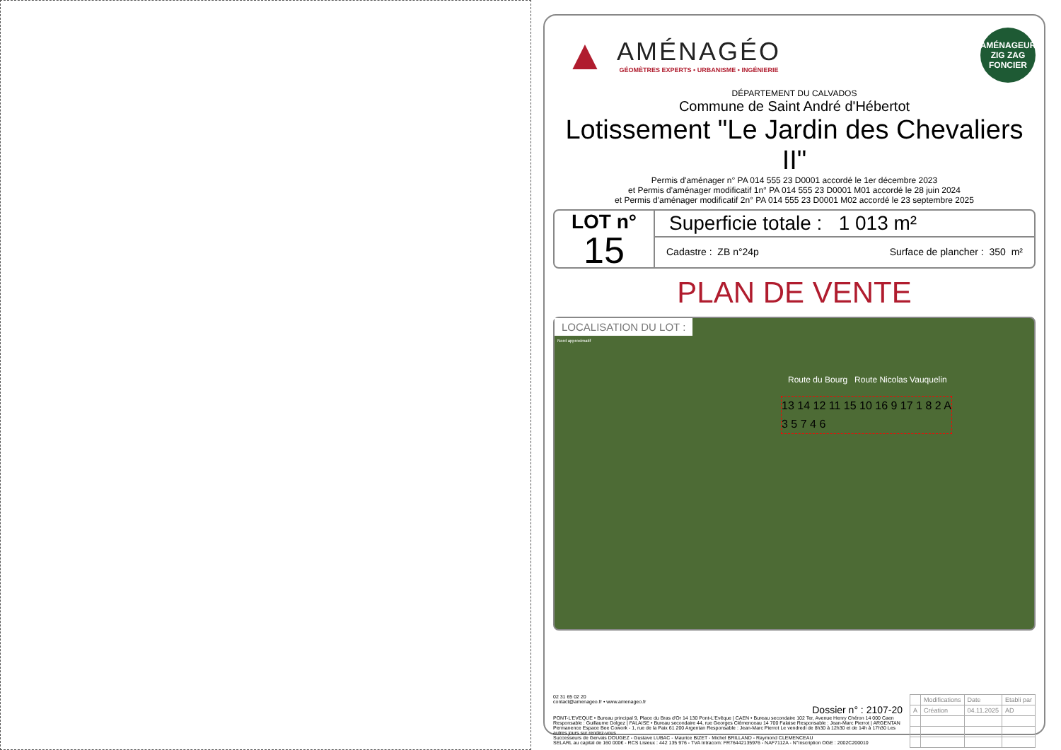▲
AMÉNAGÉO
GÉOMÈTRES EXPERTS • URBANISME • INGÉNIERIE
AMÉNAGEUR ZIG ZAG FONCIER
DÉPARTEMENT DU CALVADOS
Commune de Saint André d'Hébertot
Lotissement "Le Jardin des Chevaliers II"
Permis d'aménager n° PA 014 555 23 D0001 accordé le 1er décembre 2023
et Permis d'aménager modificatif 1n° PA 014 555 23 D0001 M01 accordé le 28 juin 2024
et Permis d'aménager modificatif 2n° PA 014 555 23 D0001 M02 accordé le 23 septembre 2025
LOT n°
15
Superficie totale : 1 013 m²
Cadastre : ZB n°24p Surface de plancher : 350 m²
PLAN DE VENTE
LOCALISATION DU LOT :
Nord approximatif
Route du Bourg Route Nicolas Vauquelin
13 14 12 11 15 10 16 9 17 1 8 2 A 3 5 7 4 6
02 31 65 02 20
contact@amenageo.fr • www.amenageo.fr
Dossier n° : 2107-20
PONT-L'EVEQUE • Bureau principal 9, Place du Bras d'Or 14 130 Pont-L'Evêque | CAEN • Bureau secondaire 102 Ter, Avenue Henry Chéron 14 000 Caen Responsable : Guillaume Dolgez | FALAISE • Bureau secondaire 44, rue Georges Clémenceau 14 700 Falaise Responsable : Jean-Marc Pierrot | ARGENTAN Permanence Espace Bee Cowork - 1, rue de la Paix 61 200 Argentan Responsable : Jean-Marc Pierrot Le vendredi de 8h30 à 12h30 et de 14h à 17h30 Les autres jours sur rendez-vous
Successeurs de Gervais DOUGEZ - Gustave LUBAC - Maurice BIZET - Michel BRILLAND - Raymond CLEMENCEAU
SELARL au capital de 160 000€ - RCS Lisieux : 442 135 976 - TVA Intracom: FR76442135976 - NAF7112A - N°Inscription OGE : 2002C200010
| | Modifications | Date | Etabli par |
| --- | --- | --- | --- |
| A | Création | 04.11.2025 | AD |